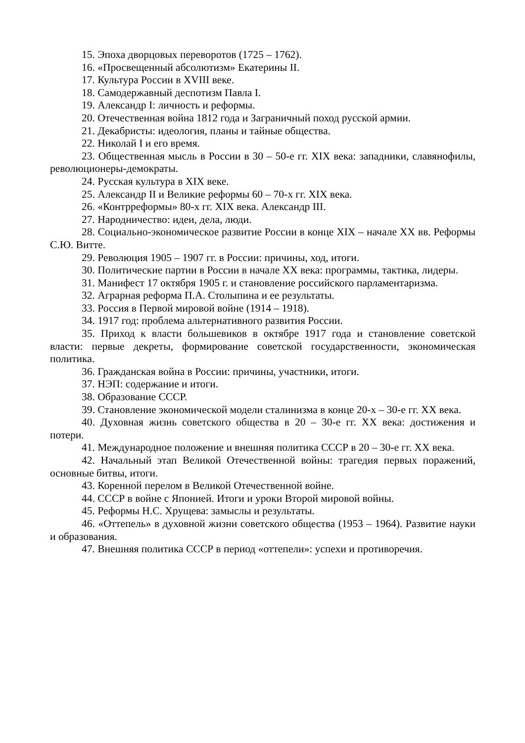15. Эпоха дворцовых переворотов (1725 – 1762).
16. «Просвещенный абсолютизм» Екатерины II.
17. Культура России в XVIII веке.
18. Самодержавный деспотизм Павла I.
19. Александр I: личность и реформы.
20. Отечественная война 1812 года и Заграничный поход русской армии.
21. Декабристы: идеология, планы и тайные общества.
22. Николай I и его время.
23. Общественная мысль в России в 30 – 50-е гг. XIX века: западники, славянофилы, революционеры-демократы.
24. Русская культура в XIX веке.
25. Александр II и Великие реформы 60 – 70-х гг. XIX века.
26. «Контрреформы» 80-х гг. XIX века. Александр III.
27. Народничество: идеи, дела, люди.
28. Социально-экономическое развитие России в конце XIX – начале XX вв. Реформы С.Ю. Витте.
29. Революция 1905 – 1907 гг. в России: причины, ход, итоги.
30. Политические партии в России в начале XX века: программы, тактика, лидеры.
31. Манифест 17 октября 1905 г. и становление российского парламентаризма.
32. Аграрная реформа П.А. Столыпина и ее результаты.
33. Россия в Первой мировой войне (1914 – 1918).
34. 1917 год: проблема альтернативного развития России.
35. Приход к власти большевиков в октябре 1917 года и становление советской власти: первые декреты, формирование советской государственности, экономическая политика.
36. Гражданская война в России: причины, участники, итоги.
37. НЭП: содержание и итоги.
38. Образование СССР.
39. Становление экономической модели сталинизма в конце 20-х – 30-е гг. XX века.
40. Духовная жизнь советского общества в 20 – 30-е гг. XX века: достижения и потери.
41. Международное положение и внешняя политика СССР в 20 – 30-е гг. XX века.
42. Начальный этап Великой Отечественной войны: трагедия первых поражений, основные битвы, итоги.
43. Коренной перелом в Великой Отечественной войне.
44. СССР в войне с Японией. Итоги и уроки Второй мировой войны.
45. Реформы Н.С. Хрущева: замыслы и результаты.
46. «Оттепель» в духовной жизни советского общества (1953 – 1964). Развитие науки и образования.
47. Внешняя политика СССР в период «оттепели»: успехи и противоречия.